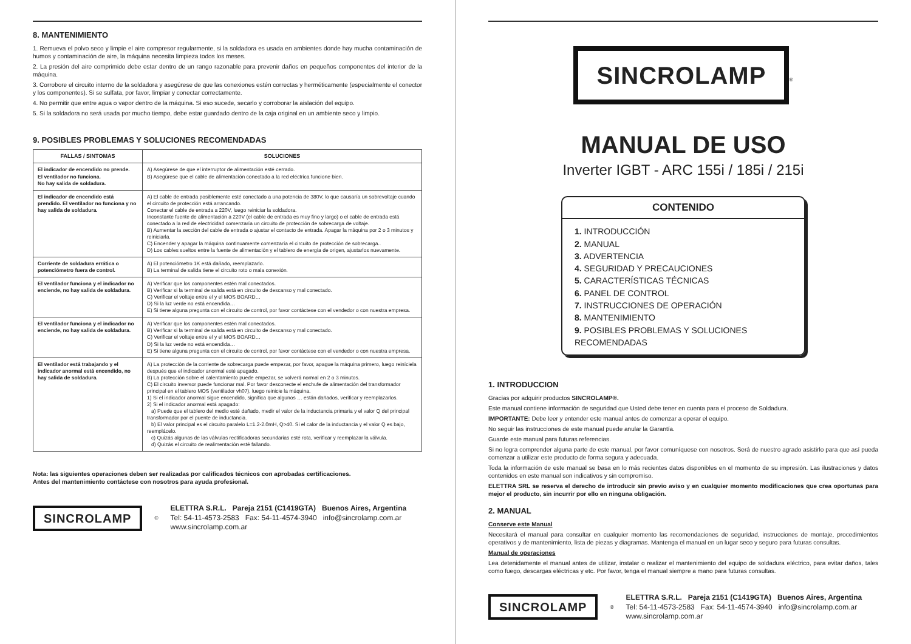8. MANTENIMIENTO
1. Remueva el polvo seco y limpie el aire compresor regularmente, si la soldadora es usada en ambientes donde hay mucha contaminación de humos y contaminación de aire, la máquina necesita limpieza todos los meses.
2. La presión del aire comprimido debe estar dentro de un rango razonable para prevenir daños en pequeños componentes del interior de la máquina.
3. Corrobore el circuito interno de la soldadora y asegúrese de que las conexiones estén correctas y herméticamente (especialmente el conector y los componentes). Si se sulfata, por favor, limpiar y conectar correctamente.
4. No permitir que entre agua o vapor dentro de la máquina. Si eso sucede, secarlo y corroborar la aislación del equipo.
5. Si la soldadora no será usada por mucho tiempo, debe estar guardado dentro de la caja original en un ambiente seco y limpio.
9. POSIBLES PROBLEMAS Y SOLUCIONES RECOMENDADAS
| FALLAS / SINTOMAS | SOLUCIONES |
| --- | --- |
| El indicador de encendido no prende. El ventilador no funciona. No hay salida de soldadura. | A) Asegúrese de que el interruptor de alimentación esté cerrado. B) Asegúrese que el cable de alimentación conectado a la red eléctrica funcione bien. |
| El indicador de encendido está prendido. El ventilador no funciona y no hay salida de soldadura. | A) El cable de entrada posiblemente esté conectado a una potencia de 380V, lo que causaría un sobrevoltaje cuando el circuito de protección está arrancando. Conectar el cable de entrada a 220V, luego reiniciar la soldadora. Inconstante fuente de alimentación a 220V (el cable de entrada es muy fino y largo) o el cable de entrada está conectado a la red de electricidad comenzaría un circuito de protección de sobrecarga de voltaje. B) Aumentar la sección del cable de entrada o ajustar el contacto de entrada. Apagar la máquina por 2 o 3 minutos y reiniciarla. C) Encender y apagar la máquina continuamente comenzaría el circuito de protección de sobrecarga.. D) Los cables sueltos entre la fuente de alimentación y el tablero de energía de origen, ajustarlos nuevamente. |
| Corriente de soldadura errática o potenciómetro fuera de control. | A) El potenciómetro 1K está dañado, reemplazarlo. B) La terminal de salida tiene el circuito roto o mala conexión. |
| El ventilador funciona y el indicador no enciende, no hay salida de soldadura. | A) Verificar que los componentes estén mal conectados. B) Verificar si la terminal de salida está en circuito de descanso y mal conectado. C) Verificar el voltaje entre el y el MOS BOARD… D) Si la luz verde no está encendida… E) Si tiene alguna pregunta con el circuito de control, por favor contáctese con el vendedor o con nuestra empresa. |
| El ventilador funciona y el indicador no enciende, no hay salida de soldadura. | A) Verificar que los componentes estén mal conectados. B) Verificar si la terminal de salida está en circuito de descanso y mal conectado. C) Verificar el voltaje entre el y el MOS BOARD… D) Si la luz verde no está encendida… E) Si tiene alguna pregunta con el circuito de control, por favor contáctese con el vendedor o con nuestra empresa. |
| El ventilador está trabajando y el indicador anormal está encendido, no hay salida de soldadura. | A) La protección de la corriente de sobrecarga puede empezar, por favor, apague la máquina primero, luego reiníciela después que el indicador anormal esté apagado. B) La protección sobre el calentamiento puede empezar, se volverá normal en 2 o 3 minutos. C) El circuito inversor puede funcionar mal. Por favor desconecte el enchufe de alimentación del transformador principal en el tablero MOS (ventilador vh07), luego reinicie la máquina. 1) Si el indicador anormal sigue encendido, significa que algunos … están dañados, verificar y reemplazarlos. 2) Si el indicador anormal está apagado: a) Puede que el tablero del medio esté dañado, medir el valor de la inductancia primaria y el valor Q del principal transformador por el puente de inductancia. b) El valor principal es el circuito paralelo L=1.2-2.0mH, Q>40. Si el calor de la inductancia y el valor Q es bajo, reemplácelo. c) Quizás algunas de las válvulas rectificadoras secundarias esté rota, verificar y reemplazar la válvula. d) Quizás el circuito de realimentación esté fallando. |
Nota: las siguientes operaciones deben ser realizadas por calificados técnicos con aprobadas certificaciones.
Antes del mantenimiento contáctese con nosotros para ayuda profesional.
SINCROLAMP<sup>®</sup>
ELETTRA S.R.L. Pareja 2151 (C1419GTA) Buenos Aires, Argentina
Tel: 54-11-4573-2583 Fax: 54-11-4574-3940 info@sincrolamp.com.ar www.sincrolamp.com.ar
SINCROLAMP<sup>®</sup>
MANUAL DE USO
Inverter IGBT - ARC 155i / 185i / 215i
CONTENIDO
1. INTRODUCCIÓN
2. MANUAL
3. ADVERTENCIA
4. SEGURIDAD Y PRECAUCIONES
5. CARACTERÍSTICAS TÉCNICAS
6. PANEL DE CONTROL
7. INSTRUCCIONES DE OPERACIÓN
8. MANTENIMIENTO
9. POSIBLES PROBLEMAS Y SOLUCIONES RECOMENDADAS
1. INTRODUCCION
Gracias por adquirir productos SINCROLAMP®.
Este manual contiene información de seguridad que Usted debe tener en cuenta para el proceso de Soldadura.
IMPORTANTE: Debe leer y entender este manual antes de comenzar a operar el equipo.
No seguir las instrucciones de este manual puede anular la Garantía.
Guarde este manual para futuras referencias.
Si no logra comprender alguna parte de este manual, por favor comuníquese con nosotros. Será de nuestro agrado asistirlo para que así pueda comenzar a utilizar este producto de forma segura y adecuada.
Toda la información de este manual se basa en lo más recientes datos disponibles en el momento de su impresión. Las ilustraciones y datos contenidos en este manual son indicativos y sin compromiso.
ELETTRA SRL se reserva el derecho de introducir sin previo aviso y en cualquier momento modificaciones que crea oportunas para mejor el producto, sin incurrir por ello en ninguna obligación.
2. MANUAL
Conserve este Manual
Necesitará el manual para consultar en cualquier momento las recomendaciones de seguridad, instrucciones de montaje, procedimientos operativos y de mantenimiento, lista de piezas y diagramas. Mantenga el manual en un lugar seco y seguro para futuras consultas.
Manual de operaciones
Lea detenidamente el manual antes de utilizar, instalar o realizar el mantenimiento del equipo de soldadura eléctrico, para evitar daños, tales como fuego, descargas eléctricas y etc. Por favor, tenga el manual siempre a mano para futuras consultas.
SINCROLAMP<sup>®</sup>
ELETTRA S.R.L. Pareja 2151 (C1419GTA) Buenos Aires, Argentina
Tel: 54-11-4573-2583 Fax: 54-11-4574-3940 info@sincrolamp.com.ar www.sincrolamp.com.ar